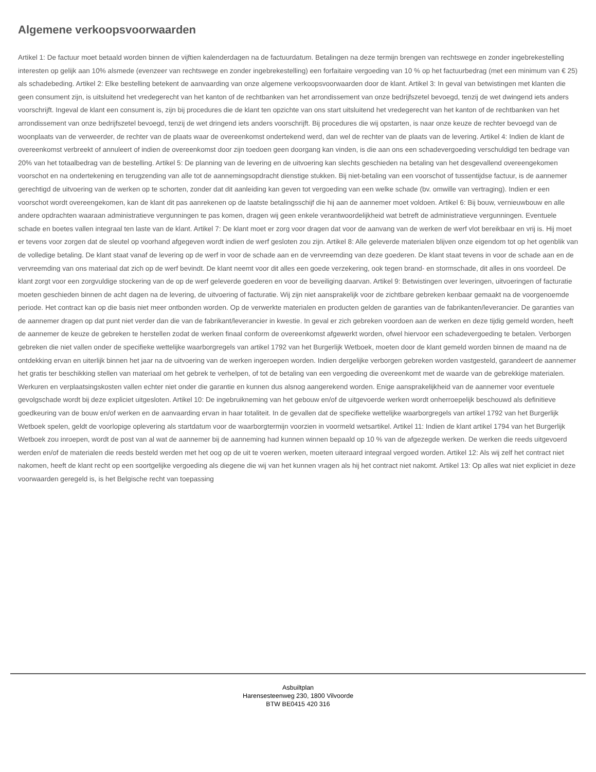Algemene verkoopsvoorwaarden
Artikel 1: De factuur moet betaald worden binnen de vijftien kalenderdagen na de factuurdatum. Betalingen na deze termijn brengen van rechtswege en zonder ingebrekestelling interesten op gelijk aan 10% alsmede (evenzeer van rechtswege en zonder ingebrekestelling) een forfaitaire vergoeding van 10 % op het factuurbedrag (met een minimum van € 25) als schadebeding. Artikel 2: Elke bestelling betekent de aanvaarding van onze algemene verkoopsvoorwaarden door de klant. Artikel 3: In geval van betwistingen met klanten die geen consument zijn, is uitsluitend het vredegerecht van het kanton of de rechtbanken van het arrondissement van onze bedrijfszetel bevoegd, tenzij de wet dwingend iets anders voorschrijft. Ingeval de klant een consument is, zijn bij procedures die de klant ten opzichte van ons start uitsluitend het vredegerecht van het kanton of de rechtbanken van het arrondissement van onze bedrijfszetel bevoegd, tenzij de wet dringend iets anders voorschrijft. Bij procedures die wij opstarten, is naar onze keuze de rechter bevoegd van de woonplaats van de verweerder, de rechter van de plaats waar de overeenkomst ondertekend werd, dan wel de rechter van de plaats van de levering. Artikel 4: Indien de klant de overeenkomst verbreekt of annuleert of indien de overeenkomst door zijn toedoen geen doorgang kan vinden, is die aan ons een schadevergoeding verschuldigd ten bedrage van 20% van het totaalbedrag van de bestelling. Artikel 5: De planning van de levering en de uitvoering kan slechts geschieden na betaling van het desgevallend overeengekomen voorschot en na ondertekening en terugzending van alle tot de aannemingsopdracht dienstige stukken. Bij niet-betaling van een voorschot of tussentijdse factuur, is de aannemer gerechtigd de uitvoering van de werken op te schorten, zonder dat dit aanleiding kan geven tot vergoeding van een welke schade (bv. omwille van vertraging). Indien er een voorschot wordt overeengekomen, kan de klant dit pas aanrekenen op de laatste betalingsschijf die hij aan de aannemer moet voldoen. Artikel 6: Bij bouw, vernieuwbouw en alle andere opdrachten waaraan administratieve vergunningen te pas komen, dragen wij geen enkele verantwoordelijkheid wat betreft de administratieve vergunningen. Eventuele schade en boetes vallen integraal ten laste van de klant. Artikel 7: De klant moet er zorg voor dragen dat voor de aanvang van de werken de werf vlot bereikbaar en vrij is. Hij moet er tevens voor zorgen dat de sleutel op voorhand afgegeven wordt indien de werf gesloten zou zijn. Artikel 8: Alle geleverde materialen blijven onze eigendom tot op het ogenblik van de volledige betaling. De klant staat vanaf de levering op de werf in voor de schade aan en de vervreemding van deze goederen. De klant staat tevens in voor de schade aan en de vervreemding van ons materiaal dat zich op de werf bevindt. De klant neemt voor dit alles een goede verzekering, ook tegen brand- en stormschade, dit alles in ons voordeel. De klant zorgt voor een zorgvuldige stockering van de op de werf geleverde goederen en voor de beveiliging daarvan. Artikel 9: Betwistingen over leveringen, uitvoeringen of facturatie moeten geschieden binnen de acht dagen na de levering, de uitvoering of facturatie. Wij zijn niet aansprakelijk voor de zichtbare gebreken kenbaar gemaakt na de voorgenoemde periode. Het contract kan op die basis niet meer ontbonden worden. Op de verwerkte materialen en producten gelden de garanties van de fabrikanten/leverancier. De garanties van de aannemer dragen op dat punt niet verder dan die van de fabrikant/leverancier in kwestie. In geval er zich gebreken voordoen aan de werken en deze tijdig gemeld worden, heeft de aannemer de keuze de gebreken te herstellen zodat de werken finaal conform de overeenkomst afgewerkt worden, ofwel hiervoor een schadevergoeding te betalen. Verborgen gebreken die niet vallen onder de specifieke wettelijke waarborgregels van artikel 1792 van het Burgerlijk Wetboek, moeten door de klant gemeld worden binnen de maand na de ontdekking ervan en uiterlijk binnen het jaar na de uitvoering van de werken ingeroepen worden. Indien dergelijke verborgen gebreken worden vastgesteld, garandeert de aannemer het gratis ter beschikking stellen van materiaal om het gebrek te verhelpen, of tot de betaling van een vergoeding die overeenkomt met de waarde van de gebrekkige materialen. Werkuren en verplaatsingskosten vallen echter niet onder die garantie en kunnen dus alsnog aangerekend worden. Enige aansprakelijkheid van de aannemer voor eventuele gevolgschade wordt bij deze expliciet uitgesloten. Artikel 10: De ingebruikneming van het gebouw en/of de uitgevoerde werken wordt onherroepelijk beschouwd als definitieve goedkeuring van de bouw en/of werken en de aanvaarding ervan in haar totaliteit. In de gevallen dat de specifieke wettelijke waarborgregels van artikel 1792 van het Burgerlijk Wetboek spelen, geldt de voorlopige oplevering als startdatum voor de waarborgtermijn voorzien in voormeld wetsartikel. Artikel 11: Indien de klant artikel 1794 van het Burgerlijk Wetboek zou inroepen, wordt de post van al wat de aannemer bij de aanneming had kunnen winnen bepaald op 10 % van de afgezegde werken. De werken die reeds uitgevoerd werden en/of de materialen die reeds besteld werden met het oog op de uit te voeren werken, moeten uiteraard integraal vergoed worden. Artikel 12: Als wij zelf het contract niet nakomen, heeft de klant recht op een soortgelijke vergoeding als diegene die wij van het kunnen vragen als hij het contract niet nakomt. Artikel 13: Op alles wat niet expliciet in deze voorwaarden geregeld is, is het Belgische recht van toepassing
Asbuiltplan
Harensesteenweg 230, 1800 Vilvoorde
BTW BE0415 420 316